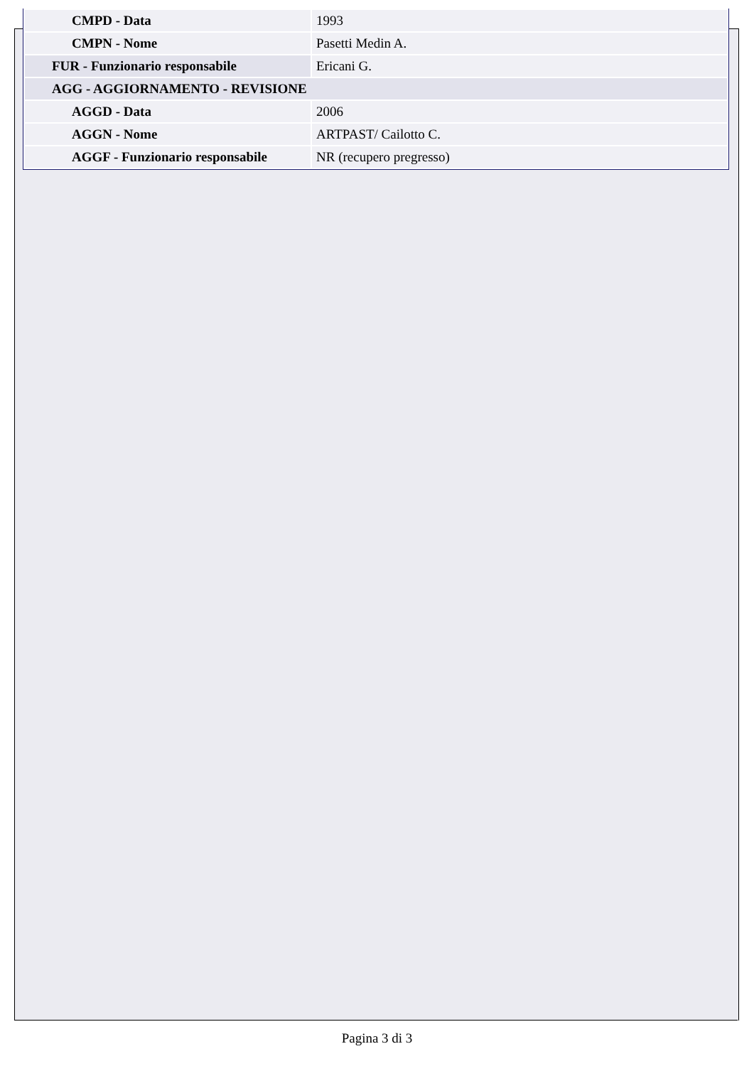| CMPD - Data | 1993 |
| CMPN - Nome | Pasetti Medin A. |
| FUR - Funzionario responsabile | Ericani G. |
| AGG - AGGIORNAMENTO - REVISIONE | |
| AGGD - Data | 2006 |
| AGGN - Nome | ARTPAST/ Cailotto C. |
| AGGF - Funzionario responsabile | NR (recupero pregresso) |
Pagina 3 di 3